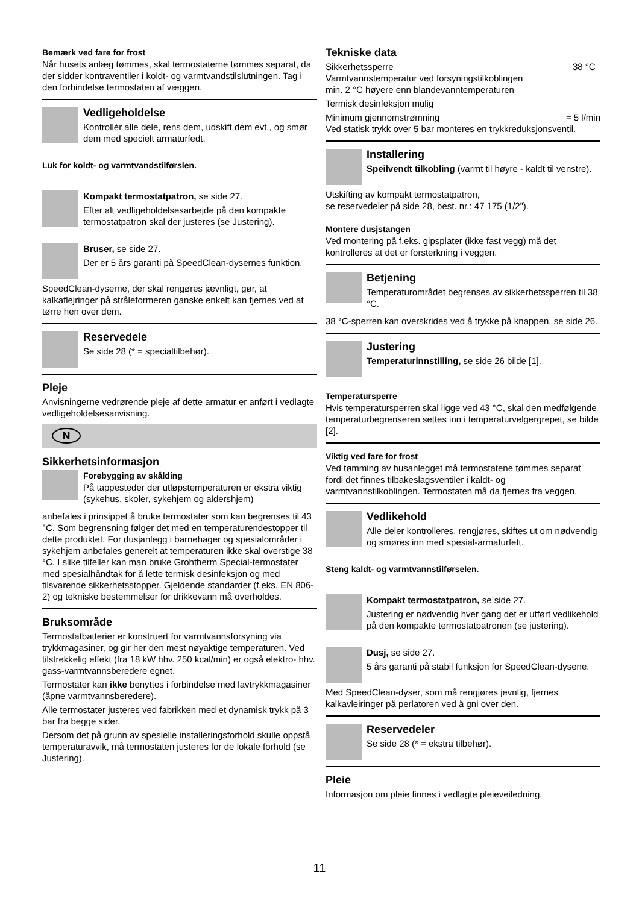Bemærk ved fare for frost
Når husets anlæg tømmes, skal termostaterne tømmes separat, da der sidder kontraventiler i koldt- og varmtvandstilslutningen. Tag i den forbindelse termostaten af væggen.
Vedligeholdelse
Kontrollér alle dele, rens dem, udskift dem evt., og smør dem med specielt armaturfedt.
Luk for koldt- og varmtvandstilførslen.
Kompakt termostatpatron, se side 27.
Efter alt vedligeholdelsesarbejde på den kompakte termostatpatron skal der justeres (se Justering).
Bruser, se side 27.
Der er 5 års garanti på SpeedClean-dysernes funktion.
SpeedClean-dyserne, der skal rengøres jævnligt, gør, at kalkaflejringer på stråleformeren ganske enkelt kan fjernes ved at tørre hen over dem.
Reservedele
Se side 28 (* = specialtilbehør).
Pleje
Anvisningerne vedrørende pleje af dette armatur er anført i vedlagte vedligeholdelsesanvisning.
N
Sikkerhetsinformasjon
Forebygging av skålding
På tappesteder der utløpstemperaturen er ekstra viktig (sykehus, skoler, sykehjem og aldershjem)
anbefales i prinsippet å bruke termostater som kan begrenses til 43 °C. Som begrensning følger det med en temperaturendestopper til dette produktet. For dusjanlegg i barnehager og spesialområder i sykehjem anbefales generelt at temperaturen ikke skal overstige 38 °C. I slike tilfeller kan man bruke Grohtherm Special-termostater med spesialhåndtak for å lette termisk desinfeksjon og med tilsvarende sikkerhetsstopper. Gjeldende standarder (f.eks. EN 806-2) og tekniske bestemmelser for drikkevann må overholdes.
Bruksområde
Termostatbatterier er konstruert for varmtvannsforsyning via trykkmagasiner, og gir her den mest nøyaktige temperaturen. Ved tilstrekkelig effekt (fra 18 kW hhv. 250 kcal/min) er også elektro- hhv. gass-varmtvannsberedere egnet.
Termostater kan ikke benyttes i forbindelse med lavtrykkmagasiner (åpne varmtvannsberedere).
Alle termostater justeres ved fabrikken med et dynamisk trykk på 3 bar fra begge sider.
Dersom det på grunn av spesielle installeringsforhold skulle oppstå temperaturavvik, må termostaten justeres for de lokale forhold (se Justering).
Tekniske data
Sikkerhetssperre 38 °C
Varmtvannstemperatur ved forsyningstilkoblingen
min. 2 °C høyere enn blandevanntemperaturen
Termisk desinfeksjon mulig
Minimum gjennomstrømning = 5 l/min
Ved statisk trykk over 5 bar monteres en trykkreduksjonsventil.
Installering
Speilvendt tilkobling (varmt til høyre - kaldt til venstre).
Utskifting av kompakt termostatpatron,
se reservedeler på side 28, best. nr.: 47 175 (1/2”).
Montere dusjstangen
Ved montering på f.eks. gipsplater (ikke fast vegg) må det kontrolleres at det er forsterkning i veggen.
Betjening
Temperaturområdet begrenses av sikkerhetssperren til 38 °C.
38 °C-sperren kan overskrides ved å trykke på knappen, se side 26.
Justering
Temperaturinnstilling, se side 26 bilde [1].
Temperatursperre
Hvis temperatursperren skal ligge ved 43 °C, skal den medfølgende temperaturbegrenseren settes inn i temperaturvelgergrepet, se bilde [2].
Viktig ved fare for frost
Ved tømming av husanlegget må termostatene tømmes separat fordi det finnes tilbakeslagsventiler i kaldt- og varmtvannstilkoblingen. Termostaten må da fjernes fra veggen.
Vedlikehold
Alle deler kontrolleres, rengjøres, skiftes ut om nødvendig og smøres inn med spesial-armaturfett.
Steng kaldt- og varmtvannstilførselen.
Kompakt termostatpatron, se side 27.
Justering er nødvendig hver gang det er utført vedlikehold på den kompakte termostatpatronen (se justering).
Dusj, se side 27.
5 års garanti på stabil funksjon for SpeedClean-dysene.
Med SpeedClean-dyser, som må rengjøres jevnlig, fjernes kalkavleiringer på perlatoren ved å gni over den.
Reservedeler
Se side 28 (* = ekstra tilbehør).
Pleie
Informasjon om pleie finnes i vedlagte pleieveiledning.
11